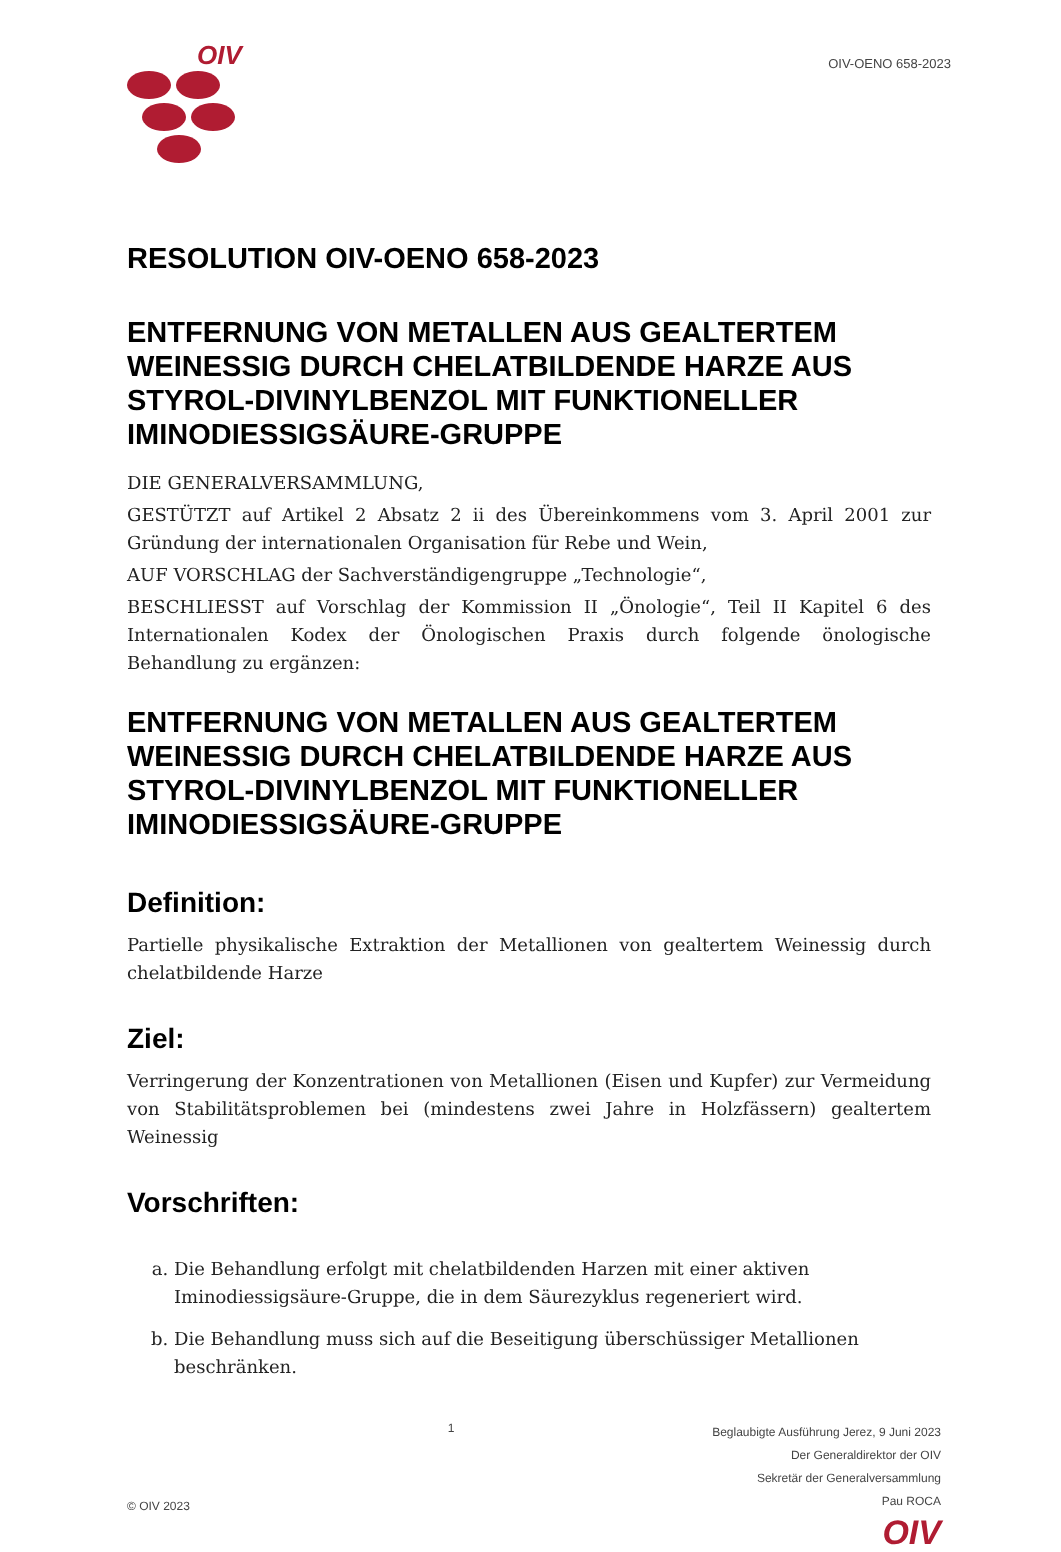OIV
OIV-OENO 658-2023
RESOLUTION OIV-OENO 658-2023
ENTFERNUNG VON METALLEN AUS GEALTERTEM WEINESSIG DURCH CHELATBILDENDE HARZE AUS STYROL-DIVINYLBENZOL MIT FUNKTIONELLER IMINODIESSIGSÄURE-GRUPPE
DIE GENERALVERSAMMLUNG,
GESTÜTZT auf Artikel 2 Absatz 2 ii des Übereinkommens vom 3. April 2001 zur Gründung der internationalen Organisation für Rebe und Wein,
AUF VORSCHLAG der Sachverständigengruppe „Technologie“,
BESCHLIESST auf Vorschlag der Kommission II „Önologie“, Teil II Kapitel 6 des Internationalen Kodex der Önologischen Praxis durch folgende önologische Behandlung zu ergänzen:
ENTFERNUNG VON METALLEN AUS GEALTERTEM WEINESSIG DURCH CHELATBILDENDE HARZE AUS STYROL-DIVINYLBENZOL MIT FUNKTIONELLER IMINODIESSIGSÄURE-GRUPPE
Definition:
Partielle physikalische Extraktion der Metallionen von gealtertem Weinessig durch chelatbildende Harze
Ziel:
Verringerung der Konzentrationen von Metallionen (Eisen und Kupfer) zur Vermeidung von Stabilitätsproblemen bei (mindestens zwei Jahre in Holzfässern) gealtertem Weinessig
Vorschriften:
a. Die Behandlung erfolgt mit chelatbildenden Harzen mit einer aktiven Iminodiessigsäure-Gruppe, die in dem Säurezyklus regeneriert wird.
b. Die Behandlung muss sich auf die Beseitigung überschüssiger Metallionen beschränken.
© OIV 2023
1
Beglaubigte Ausführung Jerez, 9 Juni 2023
Der Generaldirektor der OIV
Sekretär der Generalversammlung
Pau ROCA
OIV